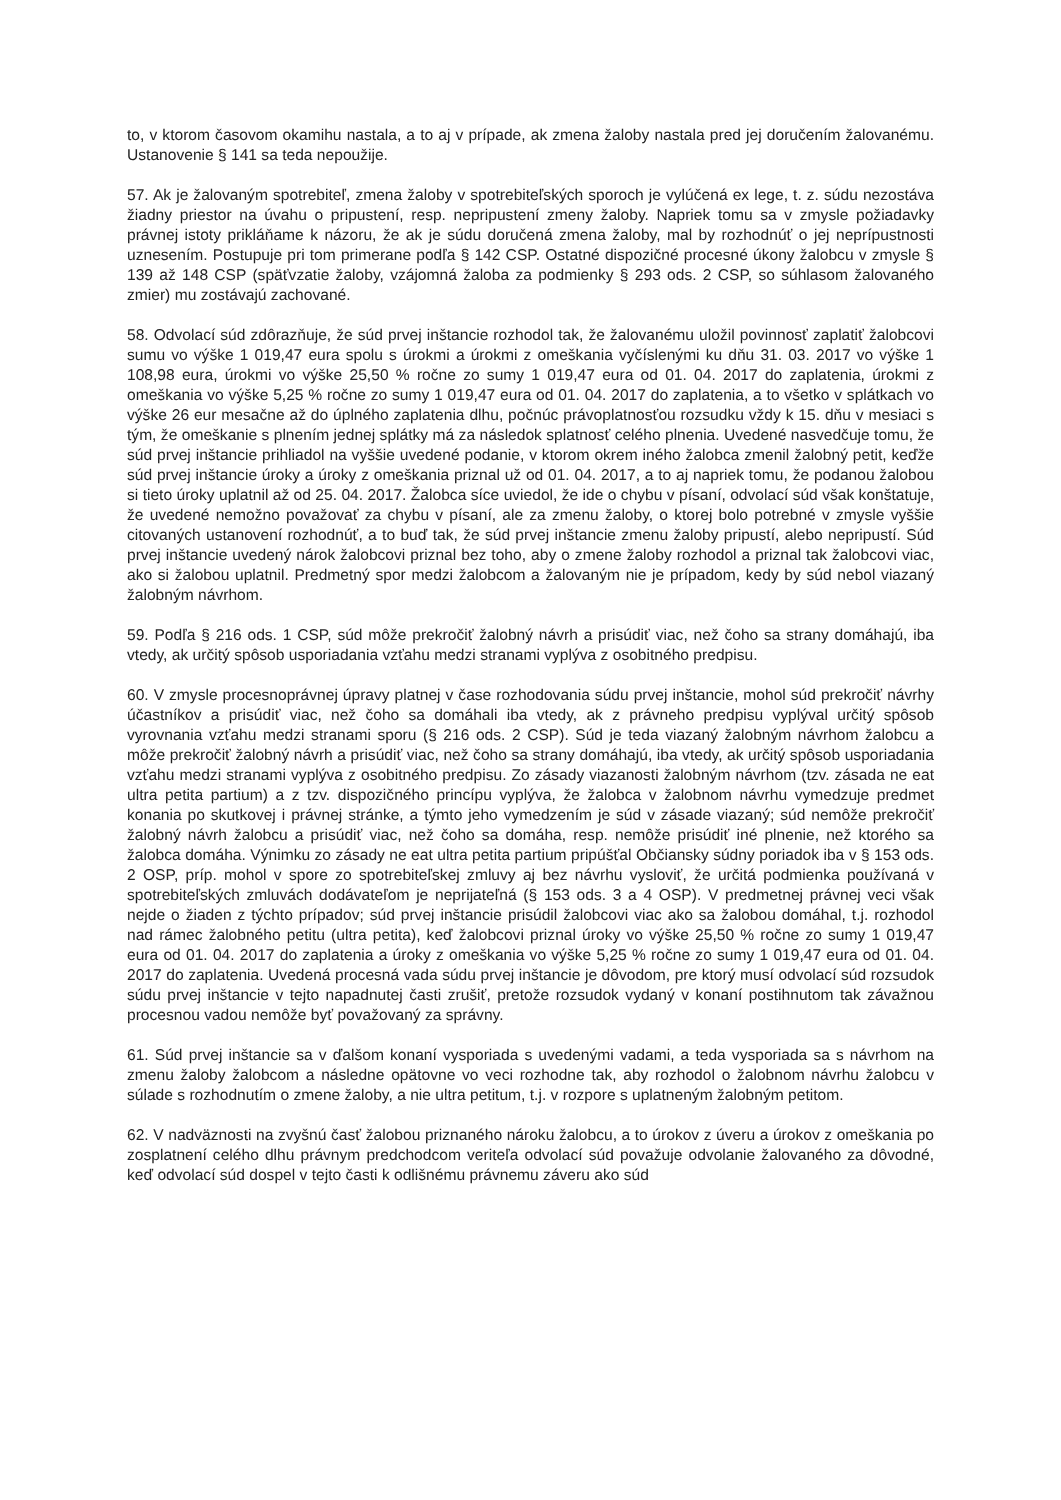to, v ktorom časovom okamihu nastala, a to aj v prípade, ak zmena žaloby nastala pred jej doručením žalovanému. Ustanovenie § 141 sa teda nepoužije.
57. Ak je žalovaným spotrebiteľ, zmena žaloby v spotrebiteľských sporoch je vylúčená ex lege, t. z. súdu nezostáva žiadny priestor na úvahu o pripustení, resp. nepripustení zmeny žaloby. Napriek tomu sa v zmysle požiadavky právnej istoty prikláňame k názoru, že ak je súdu doručená zmena žaloby, mal by rozhodnúť o jej neprípustnosti uznesením. Postupuje pri tom primerane podľa § 142 CSP. Ostatné dispozičné procesné úkony žalobcu v zmysle § 139 až 148 CSP (späťvzatie žaloby, vzájomná žaloba za podmienky § 293 ods. 2 CSP, so súhlasom žalovaného zmier) mu zostávajú zachované.
58. Odvolací súd zdôrazňuje, že súd prvej inštancie rozhodol tak, že žalovanému uložil povinnosť zaplatiť žalobcovi sumu vo výške 1 019,47 eura spolu s úrokmi a úrokmi z omeškania vyčíslenými ku dňu 31. 03. 2017 vo výške 1 108,98 eura, úrokmi vo výške 25,50 % ročne zo sumy 1 019,47 eura od 01. 04. 2017 do zaplatenia, úrokmi z omeškania vo výške 5,25 % ročne zo sumy 1 019,47 eura od 01. 04. 2017 do zaplatenia, a to všetko v splátkach vo výške 26 eur mesačne až do úplného zaplatenia dlhu, počnúc právoplatnosťou rozsudku vždy k 15. dňu v mesiaci s tým, že omeškanie s plnením jednej splátky má za následok splatnosť celého plnenia. Uvedené nasvedčuje tomu, že súd prvej inštancie prihliadol na vyššie uvedené podanie, v ktorom okrem iného žalobca zmenil žalobný petit, keďže súd prvej inštancie úroky a úroky z omeškania priznal už od 01. 04. 2017, a to aj napriek tomu, že podanou žalobou si tieto úroky uplatnil až od 25. 04. 2017. Žalobca síce uviedol, že ide o chybu v písaní, odvolací súd však konštatuje, že uvedené nemožno považovať za chybu v písaní, ale za zmenu žaloby, o ktorej bolo potrebné v zmysle vyššie citovaných ustanovení rozhodnúť, a to buď tak, že súd prvej inštancie zmenu žaloby pripustí, alebo nepripustí. Súd prvej inštancie uvedený nárok žalobcovi priznal bez toho, aby o zmene žaloby rozhodol a priznal tak žalobcovi viac, ako si žalobou uplatnil. Predmetný spor medzi žalobcom a žalovaným nie je prípadom, kedy by súd nebol viazaný žalobným návrhom.
59. Podľa § 216 ods. 1 CSP, súd môže prekročiť žalobný návrh a prisúdiť viac, než čoho sa strany domáhajú, iba vtedy, ak určitý spôsob usporiadania vzťahu medzi stranami vyplýva z osobitného predpisu.
60. V zmysle procesnoprávnej úpravy platnej v čase rozhodovania súdu prvej inštancie, mohol súd prekročiť návrhy účastníkov a prisúdiť viac, než čoho sa domáhali iba vtedy, ak z právneho predpisu vyplýval určitý spôsob vyrovnania vzťahu medzi stranami sporu (§ 216 ods. 2 CSP). Súd je teda viazaný žalobným návrhom žalobcu a môže prekročiť žalobný návrh a prisúdiť viac, než čoho sa strany domáhajú, iba vtedy, ak určitý spôsob usporiadania vzťahu medzi stranami vyplýva z osobitného predpisu. Zo zásady viazanosti žalobným návrhom (tzv. zásada ne eat ultra petita partium) a z tzv. dispozičného princípu vyplýva, že žalobca v žalobnom návrhu vymedzuje predmet konania po skutkovej i právnej stránke, a týmto jeho vymedzením je súd v zásade viazaný; súd nemôže prekročiť žalobný návrh žalobcu a prisúdiť viac, než čoho sa domáha, resp. nemôže prisúdiť iné plnenie, než ktorého sa žalobca domáha. Výnimku zo zásady ne eat ultra petita partium pripúšťal Občiansky súdny poriadok iba v § 153 ods. 2 OSP, príp. mohol v spore zo spotrebiteľskej zmluvy aj bez návrhu vysloviť, že určitá podmienka používaná v spotrebiteľských zmluvách dodávateľom je neprijateľná (§ 153 ods. 3 a 4 OSP). V predmetnej právnej veci však nejde o žiaden z týchto prípadov; súd prvej inštancie prisúdil žalobcovi viac ako sa žalobou domáhal, t.j. rozhodol nad rámec žalobného petitu (ultra petita), keď žalobcovi priznal úroky vo výške 25,50 % ročne zo sumy 1 019,47 eura od 01. 04. 2017 do zaplatenia a úroky z omeškania vo výške 5,25 % ročne zo sumy 1 019,47 eura od 01. 04. 2017 do zaplatenia. Uvedená procesná vada súdu prvej inštancie je dôvodom, pre ktorý musí odvolací súd rozsudok súdu prvej inštancie v tejto napadnutej časti zrušiť, pretože rozsudok vydaný v konaní postihnutom tak závažnou procesnou vadou nemôže byť považovaný za správny.
61. Súd prvej inštancie sa v ďalšom konaní vysporiada s uvedenými vadami, a teda vysporiada sa s návrhom na zmenu žaloby žalobcom a následne opätovne vo veci rozhodne tak, aby rozhodol o žalobnom návrhu žalobcu v súlade s rozhodnutím o zmene žaloby, a nie ultra petitum, t.j. v rozpore s uplatneným žalobným petitom.
62. V nadväznosti na zvyšnú časť žalobou priznaného nároku žalobcu, a to úrokov z úveru a úrokov z omeškania po zosplatnení celého dlhu právnym predchodcom veriteľa odvolací súd považuje odvolanie žalovaného za dôvodné, keď odvolací súd dospel v tejto časti k odlišnému právnemu záveru ako súd